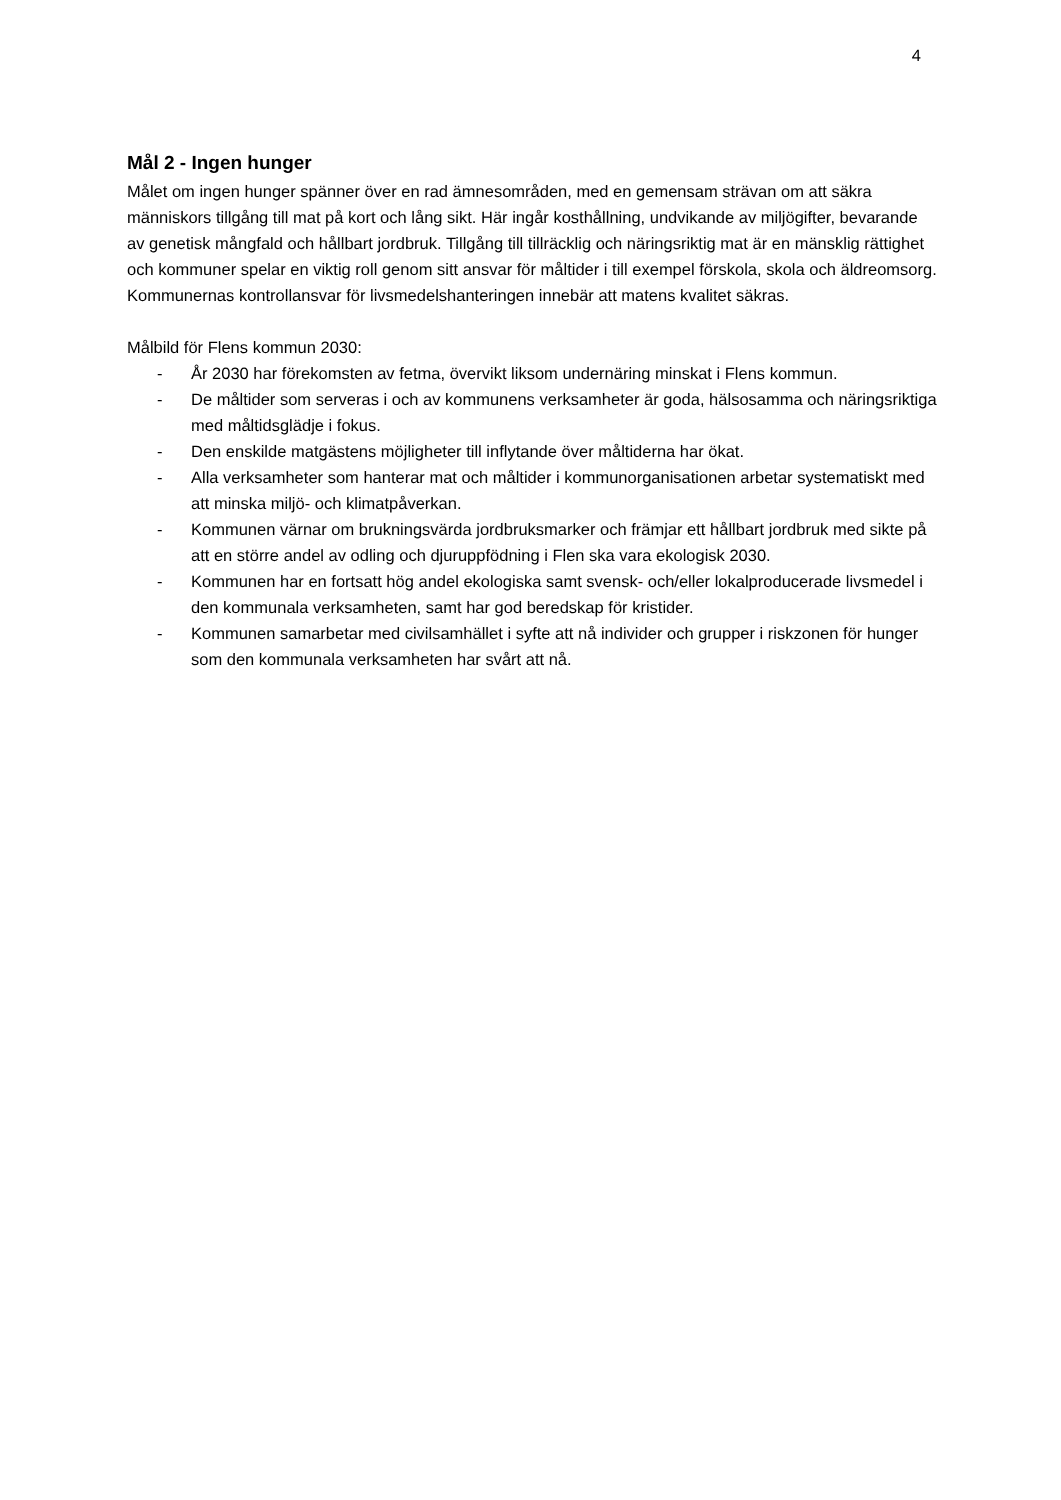4
Mål 2 - Ingen hunger
Målet om ingen hunger spänner över en rad ämnesområden, med en gemensam strävan om att säkra människors tillgång till mat på kort och lång sikt. Här ingår kosthållning, undvikande av miljögifter, bevarande av genetisk mångfald och hållbart jordbruk. Tillgång till tillräcklig och näringsriktig mat är en mänsklig rättighet och kommuner spelar en viktig roll genom sitt ansvar för måltider i till exempel förskola, skola och äldreomsorg. Kommunernas kontrollansvar för livsmedelshanteringen innebär att matens kvalitet säkras.
Målbild för Flens kommun 2030:
- År 2030 har förekomsten av fetma, övervikt liksom undernäring minskat i Flens kommun.
- De måltider som serveras i och av kommunens verksamheter är goda, hälsosamma och näringsriktiga med måltidsglädje i fokus.
- Den enskilde matgästens möjligheter till inflytande över måltiderna har ökat.
- Alla verksamheter som hanterar mat och måltider i kommunorganisationen arbetar systematiskt med att minska miljö- och klimatpåverkan.
- Kommunen värnar om brukningsvärda jordbruksmarker och främjar ett hållbart jordbruk med sikte på att en större andel av odling och djuruppfödning i Flen ska vara ekologisk 2030.
- Kommunen har en fortsatt hög andel ekologiska samt svensk- och/eller lokalproducerade livsmedel i den kommunala verksamheten, samt har god beredskap för kristider.
- Kommunen samarbetar med civilsamhället i syfte att nå individer och grupper i riskzonen för hunger som den kommunala verksamheten har svårt att nå.